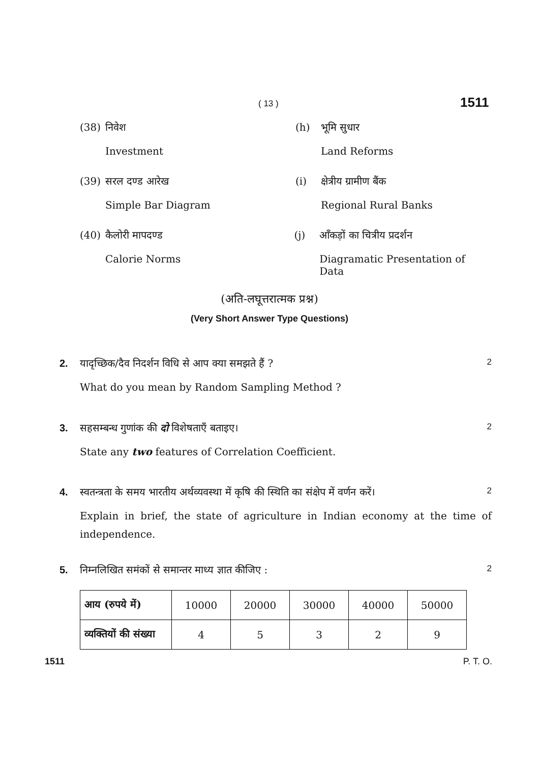( 13 ) 1511
(38) निवेश
Investment
(h) भूमि सुधार
Land Reforms
(39) सरल दण्ड आरेख
Simple Bar Diagram
(i) क्षेत्रीय ग्रामीण बैंक
Regional Rural Banks
(40) कैलोरी मापदण्ड
Calorie Norms
(j) आँकड़ों का चित्रीय प्रदर्शन
Diagramatic Presentation of Data
(अति-लघूत्तरात्मक प्रश्न)
(Very Short Answer Type Questions)
2. यादृच्छिक/दैव निदर्शन विधि से आप क्या समझते हैं ? 2
What do you mean by Random Sampling Method ?
3. सहसम्बन्ध गुणांक की दो विशेषताएँ बताइए। 2
State any two features of Correlation Coefficient.
4. स्वतन्त्रता के समय भारतीय अर्थव्यवस्था में कृषि की स्थिति का संक्षेप में वर्णन करें। 2
Explain in brief, the state of agriculture in Indian economy at the time of independence.
5. निम्नलिखित समंकों से समान्तर माध्य ज्ञात कीजिए : 2
| आय (रुपये में) | 10000 | 20000 | 30000 | 40000 | 50000 |
| व्यक्तियों की संख्या | 4 | 5 | 3 | 2 | 9 |
1511 P. T. O.